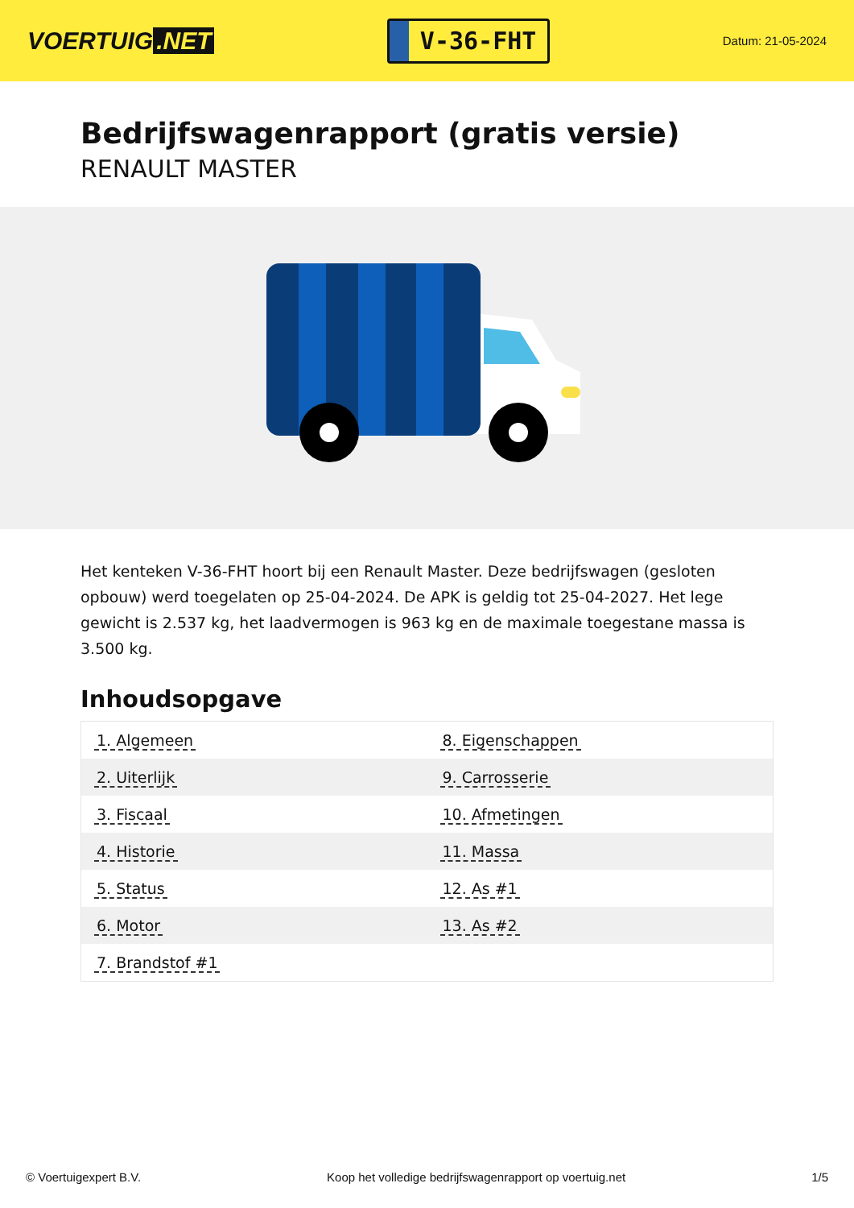VOERTUIG.NET
V-36-FHT
Datum: 21-05-2024
Bedrijfswagenrapport (gratis versie)
RENAULT MASTER
Het kenteken V-36-FHT hoort bij een Renault Master. Deze bedrijfswagen (gesloten opbouw) werd toegelaten op 25-04-2024. De APK is geldig tot 25-04-2027. Het lege gewicht is 2.537 kg, het laadvermogen is 963 kg en de maximale toegestane massa is 3.500 kg.
Inhoudsopgave
| 1. Algemeen | 8. Eigenschappen |
| 2. Uiterlijk | 9. Carrosserie |
| 3. Fiscaal | 10. Afmetingen |
| 4. Historie | 11. Massa |
| 5. Status | 12. As #1 |
| 6. Motor | 13. As #2 |
| 7. Brandstof #1 | |
© Voertuigexpert B.V. Koop het volledige bedrijfswagenrapport op voertuig.net 1/5